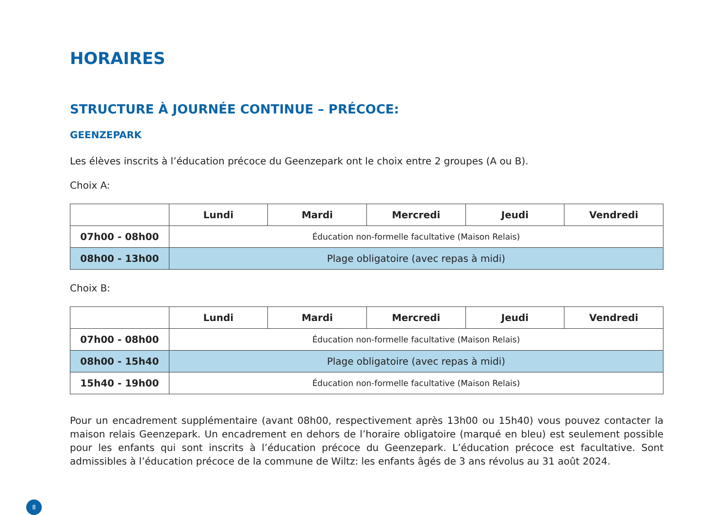HORAIRES
STRUCTURE À JOURNÉE CONTINUE – PRÉCOCE:
GEENZEPARK
Les élèves inscrits à l’éducation précoce du Geenzepark ont le choix entre 2 groupes (A ou B).
Choix A:
| | Lundi | Mardi | Mercredi | Jeudi | Vendredi |
| --- | --- | --- | --- | --- | --- |
| 07h00 - 08h00 | Éducation non-formelle facultative (Maison Relais) | | | | |
| 08h00 - 13h00 | Plage obligatoire (avec repas à midi) | | | | |
Choix B:
| | Lundi | Mardi | Mercredi | Jeudi | Vendredi |
| --- | --- | --- | --- | --- | --- |
| 07h00 - 08h00 | Éducation non-formelle facultative (Maison Relais) | | | | |
| 08h00 - 15h40 | Plage obligatoire (avec repas à midi) | | | | |
| 15h40 - 19h00 | Éducation non-formelle facultative (Maison Relais) | | | | |
Pour un encadrement supplémentaire (avant 08h00, respectivement après 13h00 ou 15h40) vous pouvez contacter la maison relais Geenzepark. Un encadrement en dehors de l’horaire obligatoire (marqué en bleu) est seulement possible pour les enfants qui sont inscrits à l’éducation précoce du Geenzepark. L’éducation précoce est facultative. Sont admissibles à l’éducation précoce de la commune de Wiltz: les enfants âgés de 3 ans révolus au 31 août 2024.
8